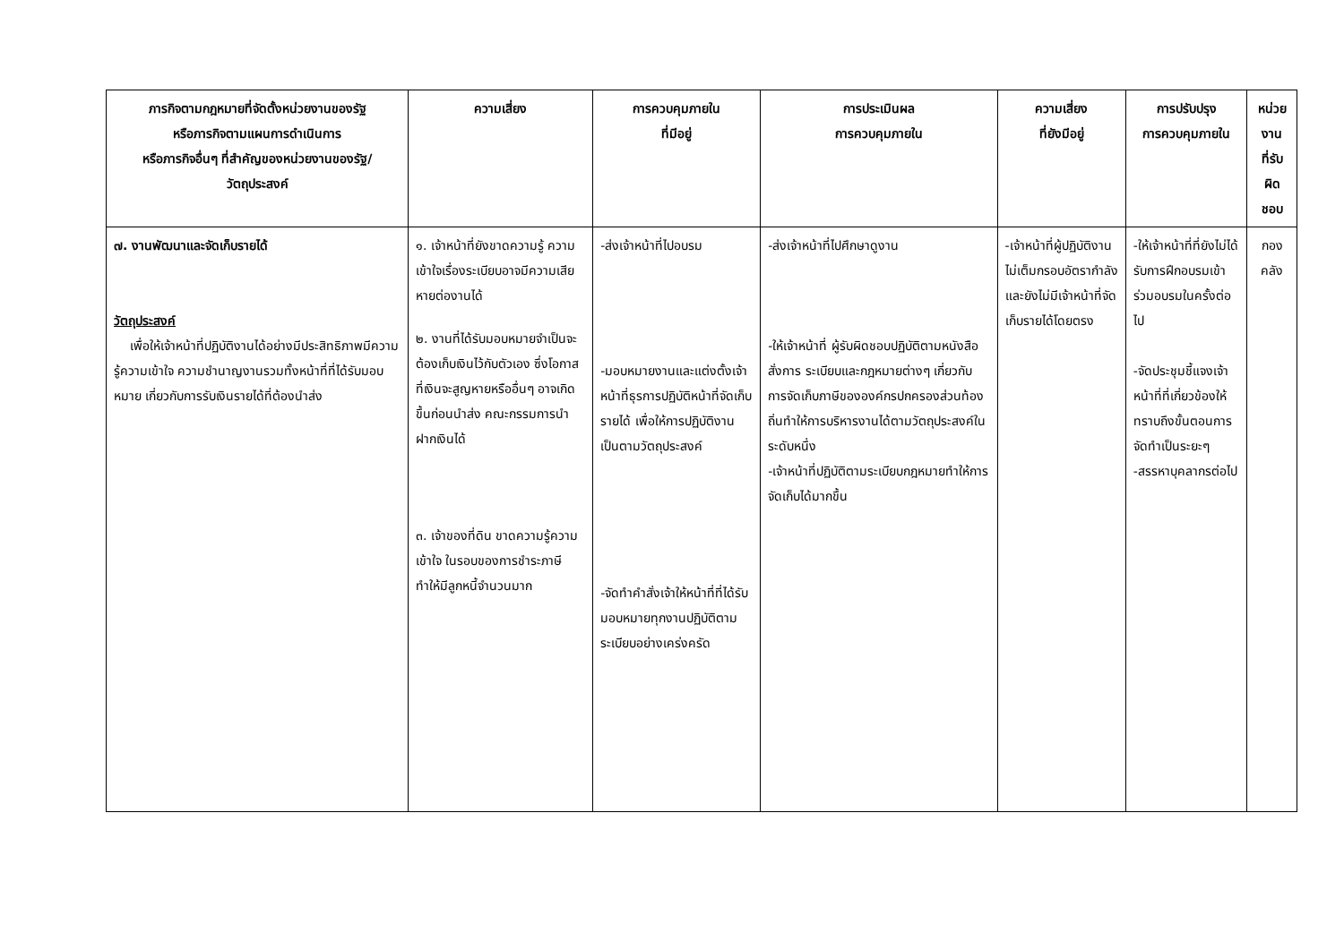| ภารกิจตามกฎหมายที่จัดตั้งหน่วยงานของรัฐ หรือภารกิจตามแผนการดำเนินการ หรือภารกิจอื่นๆ ที่สำคัญของหน่วยงานของรัฐ/ วัตถุประสงค์ | ความเสี่ยง | การควบคุมภายใน ที่มีอยู่ | การประเมินผล การควบคุมภายใน | ความเสี่ยง ที่ยังมีอยู่ | การปรับปรุง การควบคุมภายใน | หน่วยงาน ที่รับผิดชอบ |
| --- | --- | --- | --- | --- | --- | --- |
| ๗. งานพัฒนาและจัดเก็บรายได้ วัตถุประสงค์ เพื่อให้เจ้าหน้าที่ปฏิบัติงานได้อย่างมีประสิทธิภาพมีความรู้ความเข้าใจ ความชำนาญงานรวมทั้งหน้าที่ที่ได้รับมอบหมาย เกี่ยวกับการรับเงินรายได้ที่ต้องนำส่ง | ๑. เจ้าหน้าที่ยังขาดความรู้ ความเข้าใจเรื่องระเบียบอาจมีความเสียหายต่องานได้ ๒. งานที่ได้รับมอบหมายจำเป็นจะต้องเก็บเงินไว้กับตัวเอง ซึ่งโอกาสที่เงินจะสูญหายหรืออื่นๆ อาจเกิดขึ้นก่อนนำส่ง คณะกรรมการนำฝากเงินได้ ๓. เจ้าของที่ดิน ขาดความรู้ความเข้าใจ ในรอบของการชำระภาษี ทำให้มีลูกหนี้จำนวนมาก | -ส่งเจ้าหน้าที่ไปอบรม -มอบหมายงานและแต่งตั้งเจ้าหน้าที่ธุรการปฏิบัติหน้าที่จัดเก็บรายได้ เพื่อให้การปฏิบัติงานเป็นตามวัตถุประสงค์ -จัดทำคำสั่งเจ้าให้หน้าที่ที่ได้รับมอบหมายทุกงานปฏิบัติตามระเบียบอย่างเคร่งครัด | -ส่งเจ้าหน้าที่ไปศึกษาดูงาน -ให้เจ้าหน้าที่ ผู้รับผิดชอบปฏิบัติตามหนังสือสั่งการ ระเบียบและกฎหมายต่างๆ เกี่ยวกับการจัดเก็บภาษีขององค์กรปกครองส่วนท้องถิ่นทำให้การบริหารงานได้ตามวัตถุประสงค์ในระดับหนึ่ง -เจ้าหน้าที่ปฏิบัติตามระเบียบกฎหมายทำให้การจัดเก็บได้มากขึ้น | -เจ้าหน้าที่ผู้ปฏิบัติงานไม่เต็มกรอบอัตรากำลังและยังไม่มีเจ้าหน้าที่จัดเก็บรายได้โดยตรง | -ให้เจ้าหน้าที่ที่ยังไม่ได้รับการฝึกอบรมเข้าร่วมอบรมในครั้งต่อไป -จัดประชุมชี้แจงเจ้าหน้าที่ที่เกี่ยวข้องให้ทราบถึงขั้นตอนการจัดทำเป็นระยะๆ -สรรหาบุคลากรต่อไป | กองคลัง |